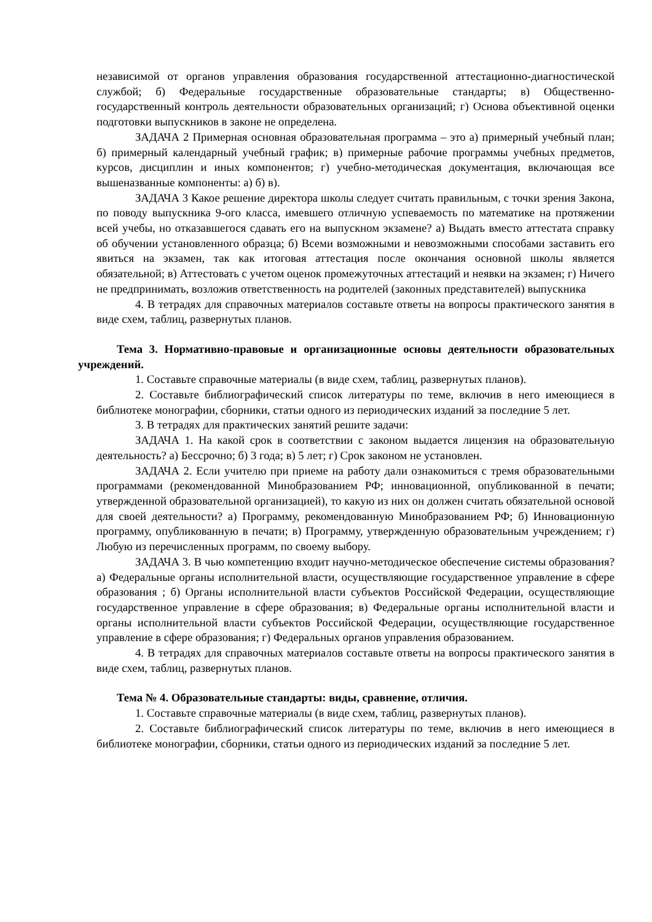независимой от органов управления образования государственной аттестационно-диагностической службой; б) Федеральные государственные образовательные стандарты; в) Общественно-государственный контроль деятельности образовательных организаций; г) Основа объективной оценки подготовки выпускников в законе не определена.
ЗАДАЧА 2 Примерная основная образовательная программа – это а) примерный учебный план; б) примерный календарный учебный график; в) примерные рабочие программы учебных предметов, курсов, дисциплин и иных компонентов; г) учебно-методическая документация, включающая все вышеназванные компоненты: а) б) в).
ЗАДАЧА 3 Какое решение директора школы следует считать правильным, с точки зрения Закона, по поводу выпускника 9-ого класса, имевшего отличную успеваемость по математике на протяжении всей учебы, но отказавшегося сдавать его на выпускном экзамене? а) Выдать вместо аттестата справку об обучении установленного образца; б) Всеми возможными и невозможными способами заставить его явиться на экзамен, так как итоговая аттестация после окончания основной школы является обязательной; в) Аттестовать с учетом оценок промежуточных аттестаций и неявки на экзамен; г) Ничего не предпринимать, возложив ответственность на родителей (законных представителей) выпускника
4. В тетрадях для справочных материалов составьте ответы на вопросы практического занятия в виде схем, таблиц, развернутых планов.
Тема 3. Нормативно-правовые и организационные основы деятельности образовательных учреждений.
1. Составьте справочные материалы (в виде схем, таблиц, развернутых планов).
2. Составьте библиографический список литературы по теме, включив в него имеющиеся в библиотеке монографии, сборники, статьи одного из периодических изданий за последние 5 лет.
3. В тетрадях для практических занятий решите задачи:
ЗАДАЧА 1. На какой срок в соответствии с законом выдается лицензия на образовательную деятельность? а) Бессрочно; б) 3 года; в) 5 лет; г) Срок законом не установлен.
ЗАДАЧА 2. Если учителю при приеме на работу дали ознакомиться с тремя образовательными программами (рекомендованной Минобразованием РФ; инновационной, опубликованной в печати; утвержденной образовательной организацией), то какую из них он должен считать обязательной основой для своей деятельности? а) Программу, рекомендованную Минобразованием РФ; б) Инновационную программу, опубликованную в печати; в) Программу, утвержденную образовательным учреждением; г) Любую из перечисленных программ, по своему выбору.
ЗАДАЧА 3. В чью компетенцию входит научно-методическое обеспечение системы образования? а) Федеральные органы исполнительной власти, осуществляющие государственное управление в сфере образования ; б) Органы исполнительной власти субъектов Российской Федерации, осуществляющие государственное управление в сфере образования; в) Федеральные органы исполнительной власти и органы исполнительной власти субъектов Российской Федерации, осуществляющие государственное управление в сфере образования; г) Федеральных органов управления образованием.
4. В тетрадях для справочных материалов составьте ответы на вопросы практического занятия в виде схем, таблиц, развернутых планов.
Тема № 4. Образовательные стандарты: виды, сравнение, отличия.
1. Составьте справочные материалы (в виде схем, таблиц, развернутых планов).
2. Составьте библиографический список литературы по теме, включив в него имеющиеся в библиотеке монографии, сборники, статьи одного из периодических изданий за последние 5 лет.